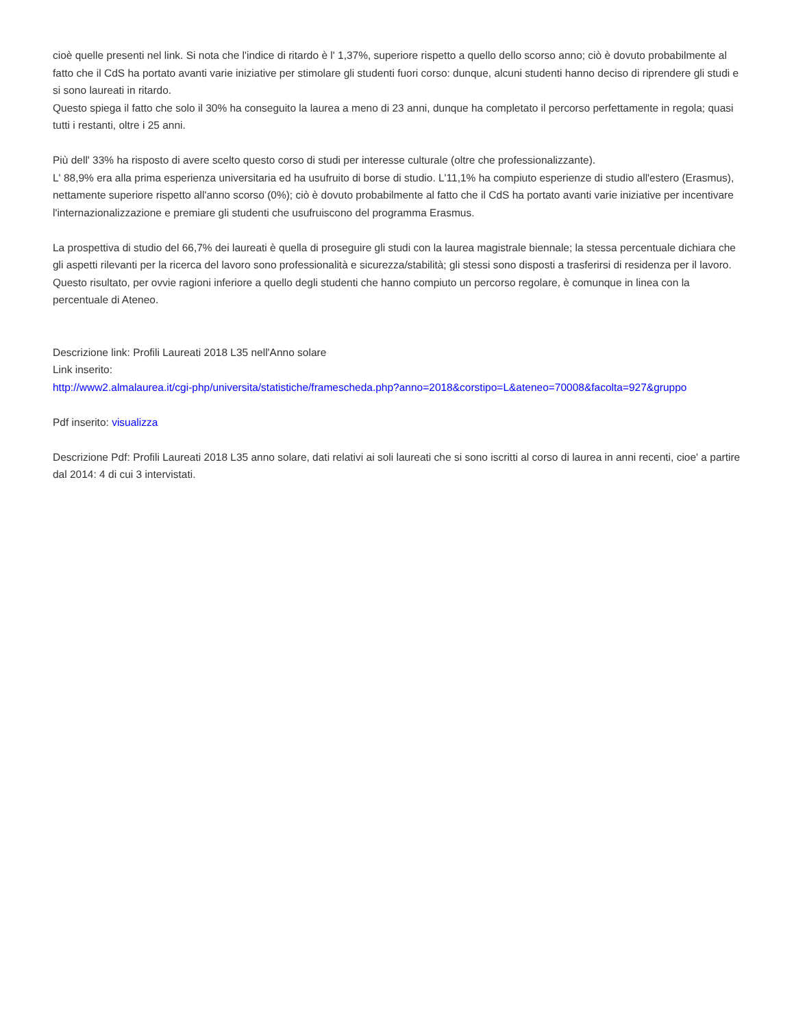cioè quelle presenti nel link. Si nota che l'indice di ritardo è l' 1,37%, superiore rispetto a quello dello scorso anno; ciò è dovuto probabilmente al fatto che il CdS ha portato avanti varie iniziative per stimolare gli studenti fuori corso: dunque, alcuni studenti hanno deciso di riprendere gli studi e si sono laureati in ritardo.
Questo spiega il fatto che solo il 30% ha conseguito la laurea a meno di 23 anni, dunque ha completato il percorso perfettamente in regola; quasi tutti i restanti, oltre i 25 anni.
Più dell' 33% ha risposto di avere scelto questo corso di studi per interesse culturale (oltre che professionalizzante).
L' 88,9% era alla prima esperienza universitaria ed ha usufruito di borse di studio. L'11,1% ha compiuto esperienze di studio all'estero (Erasmus), nettamente superiore rispetto all'anno scorso (0%); ciò è dovuto probabilmente al fatto che il CdS ha portato avanti varie iniziative per incentivare l'internazionalizzazione e premiare gli studenti che usufruiscono del programma Erasmus.
La prospettiva di studio del 66,7% dei laureati è quella di proseguire gli studi con la laurea magistrale biennale; la stessa percentuale dichiara che gli aspetti rilevanti per la ricerca del lavoro sono professionalità e sicurezza/stabilità; gli stessi sono disposti a trasferirsi di residenza per il lavoro. Questo risultato, per ovvie ragioni inferiore a quello degli studenti che hanno compiuto un percorso regolare, è comunque in linea con la percentuale di Ateneo.
Descrizione link: Profili Laureati 2018 L35 nell'Anno solare
Link inserito:
http://www2.almalaurea.it/cgi-php/universita/statistiche/framescheda.php?anno=2018&corstipo=L&ateneo=70008&facolta=927&gruppo
Pdf inserito: visualizza
Descrizione Pdf: Profili Laureati 2018 L35 anno solare, dati relativi ai soli laureati che si sono iscritti al corso di laurea in anni recenti, cioe' a partire dal 2014: 4 di cui 3 intervistati.